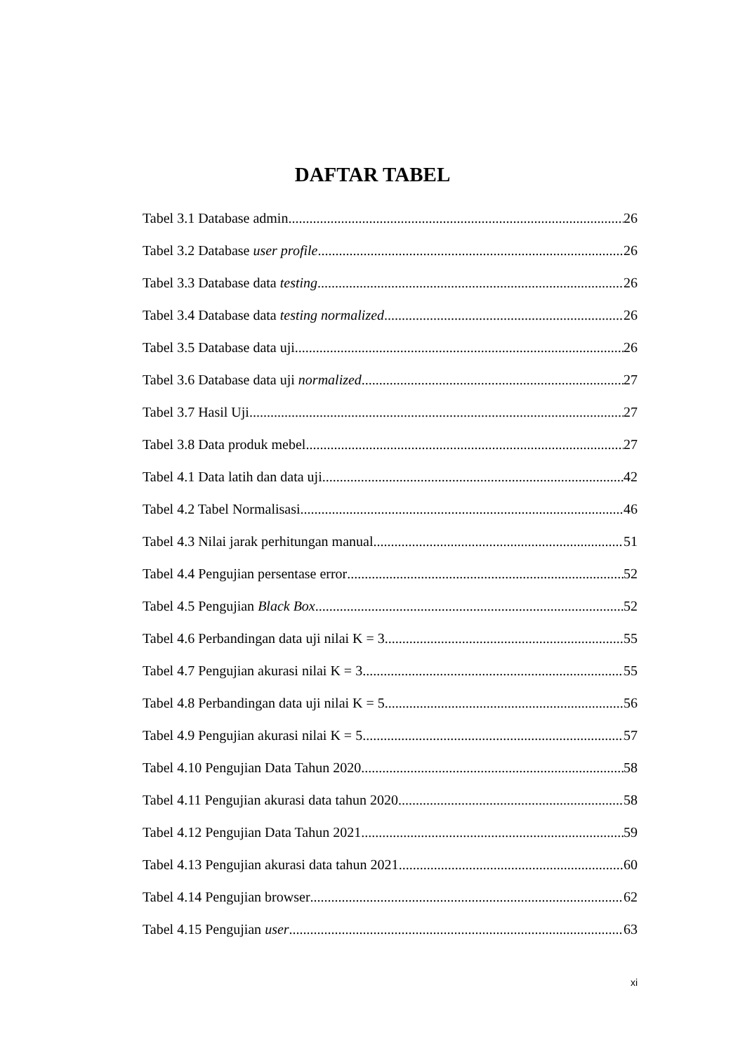DAFTAR TABEL
Tabel 3.1 Database admin 26
Tabel 3.2 Database user profile 26
Tabel 3.3 Database data testing 26
Tabel 3.4 Database data testing normalized 26
Tabel 3.5 Database data uji 26
Tabel 3.6 Database data uji normalized 27
Tabel 3.7 Hasil Uji 27
Tabel 3.8 Data produk mebel 27
Tabel 4.1 Data latih dan data uji 42
Tabel 4.2 Tabel Normalisasi 46
Tabel 4.3 Nilai jarak perhitungan manual 51
Tabel 4.4 Pengujian persentase error 52
Tabel 4.5 Pengujian Black Box 52
Tabel 4.6 Perbandingan data uji nilai K = 3 55
Tabel 4.7 Pengujian akurasi nilai K = 3 55
Tabel 4.8 Perbandingan data uji nilai K = 5 56
Tabel 4.9 Pengujian akurasi nilai K = 5 57
Tabel 4.10 Pengujian Data Tahun 2020 58
Tabel 4.11 Pengujian akurasi data tahun 2020 58
Tabel 4.12 Pengujian Data Tahun 2021 59
Tabel 4.13 Pengujian akurasi data tahun 2021 60
Tabel 4.14 Pengujian browser 62
Tabel 4.15 Pengujian user 63
xi